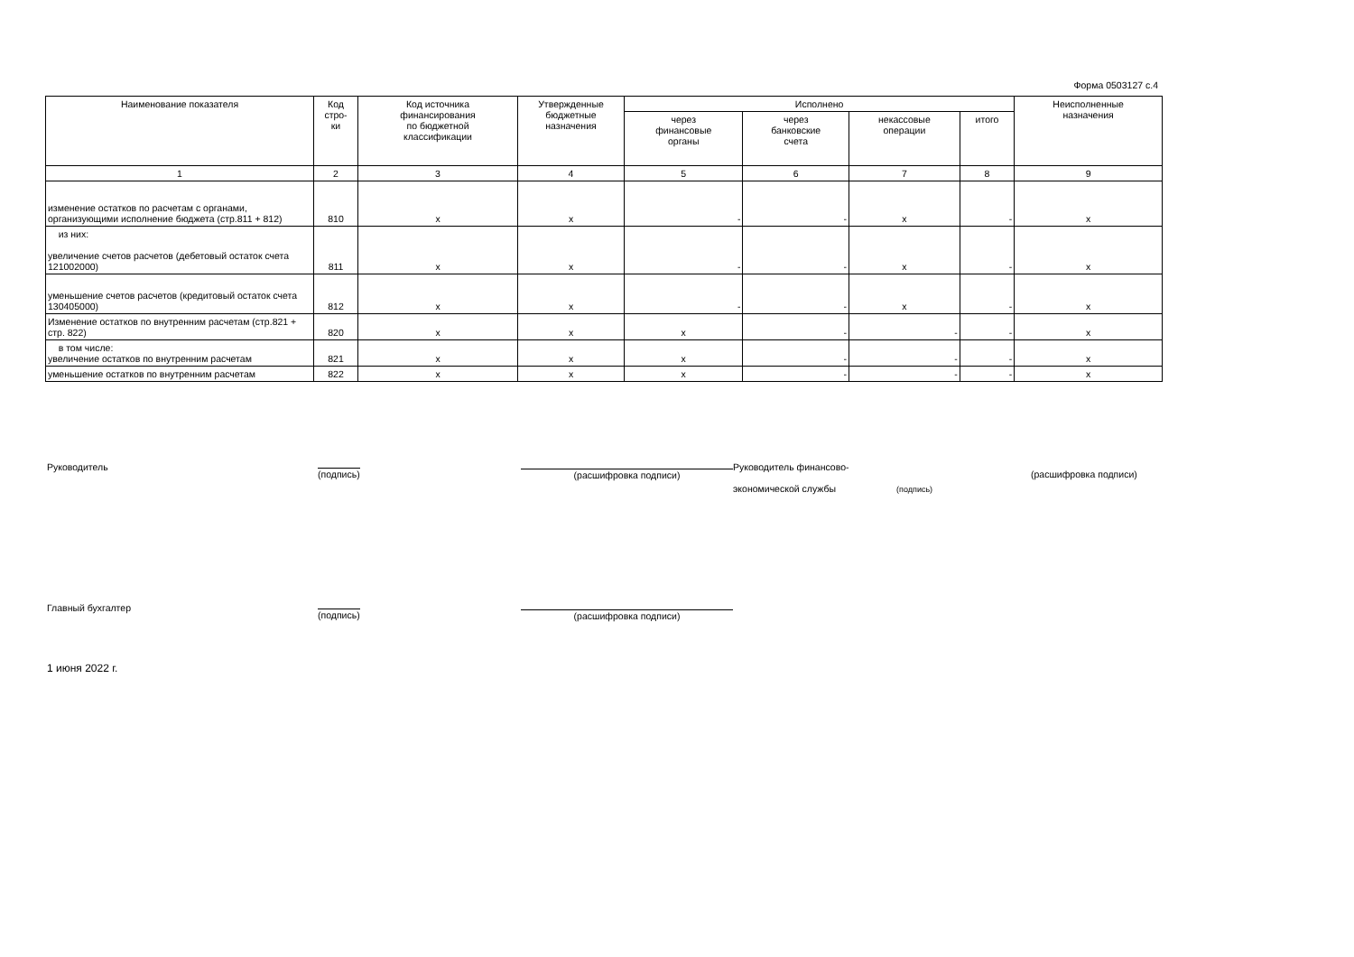Форма 0503127 с.4
| Наименование показателя | Код стро- ки | Код источника финансирования по бюджетной классификации | Утвержденные бюджетные назначения | Исполнено | | | | Неисполненные назначения |
| --- | --- | --- | --- | --- | --- | --- | --- | --- |
| | | | | через финансовые органы | через банковские счета | некассовые операции | итого | |
| 1 | 2 | 3 | 4 | 5 | 6 | 7 | 8 | 9 |
| изменение остатков по расчетам с органами, организующими исполнение бюджета (стр.811 + 812) | 810 | x | x | - | - | x | - | x |
| из них: увеличение счетов расчетов (дебетовый остаток счета 121002000) | 811 | x | x | - | - | x | - | x |
| уменьшение счетов расчетов (кредитовый остаток счета 130405000) | 812 | x | x | - | - | x | - | x |
| Изменение остатков по внутренним расчетам (стр.821 + стр. 822) | 820 | x | x | x | - | - | - | x |
| в том числе: увеличение остатков по внутренним расчетам | 821 | x | x | x | - | - | - | x |
| уменьшение остатков по внутренним расчетам | 822 | x | x | x | - | - | - | x |
Руководитель
(подпись) (расшифровка подписи)
Руководитель финансово-
экономической службы (подпись)
(расшифровка подписи)
Главный бухгалтер
(подпись) (расшифровка подписи)
1 июня 2022 г.